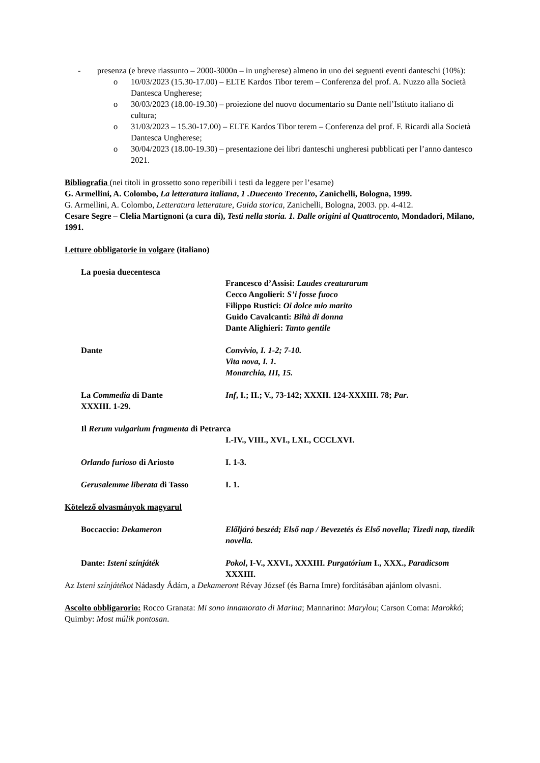- presenza (e breve riassunto – 2000-3000n – in ungherese) almeno in uno dei seguenti eventi danteschi (10%):
o 10/03/2023 (15.30-17.00) – ELTE Kardos Tibor terem – Conferenza del prof. A. Nuzzo alla Società Dantesca Ungherese;
o 30/03/2023 (18.00-19.30) – proiezione del nuovo documentario su Dante nell’Istituto italiano di cultura;
o 31/03/2023 – 15.30-17.00) – ELTE Kardos Tibor terem – Conferenza del prof. F. Ricardi alla Società Dantesca Ungherese;
o 30/04/2023 (18.00-19.30) – presentazione dei libri danteschi ungheresi pubblicati per l’anno dantesco 2021.
Bibliografia (nei titoli in grossetto sono reperibili i testi da leggere per l’esame)
G. Armellini, A. Colombo, La letteratura italiana, 1 .Duecento Trecento, Zanichelli, Bologna, 1999.
G. Armellini, A. Colombo, Letteratura letterature, Guida storica, Zanichelli, Bologna, 2003. pp. 4-412.
Cesare Segre – Clelia Martignoni (a cura di), Testi nella storia. 1. Dalle origini al Quattrocento, Mondadori, Milano, 1991.
Letture obbligatorie in volgare (italiano)
La poesia duecentesca
Francesco d’Assisi: Laudes creaturarum
Cecco Angolieri: S’i fosse fuoco
Filippo Rustici: Oi dolce mio marito
Guido Cavalcanti: Biltà di donna
Dante Alighieri: Tanto gentile
Dante Convivio, I. 1-2; 7-10.
Vita nova, I. 1.
Monarchia, III, 15.
La Commedia di Dante Inf, I.; II.; V., 73-142; XXXII. 124-XXXIII. 78; Par.
XXXIII. 1-29.
Il Rerum vulgarium fragmenta di Petrarca
I.-IV., VIII., XVI., LXI., CCCLXVI.
Orlando furioso di Ariosto I. 1-3.
Gerusalemme liberata di Tasso I. 1.
Kötelező olvasmányok magyarul
Boccaccio: Dekameron Előljáró beszéd; Első nap / Bevezetés és Első novella; Tizedi nap, tizedik novella.
Dante: Isteni színjáték Pokol, I-V., XXVI., XXXIII. Purgatórium I., XXX., Paradicsom XXXIII.
Az Isteni színjátékot Nádasdy Ádám, a Dekameront Révay József (és Barna Imre) fordításában ajánlom olvasni.
Ascolto obbligarorio: Rocco Granata: Mi sono innamorato di Marina; Mannarino: Marylou; Carson Coma: Marokkó; Quimby: Most múlik pontosan.